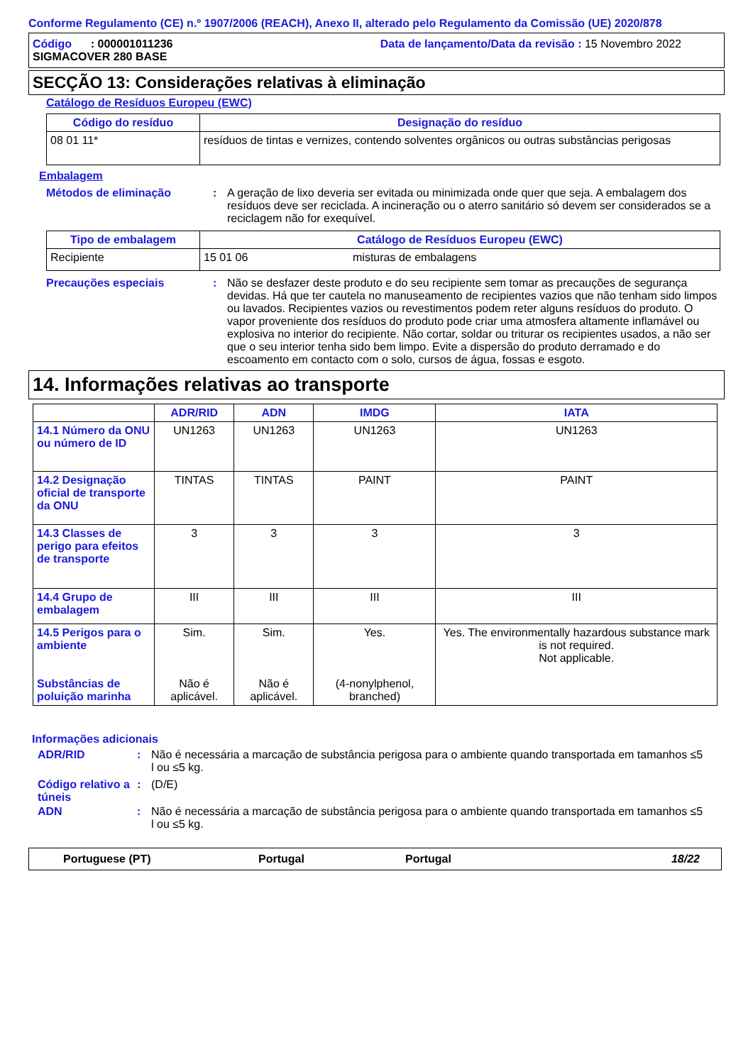Conforme Regulamento (CE) n.º 1907/2006 (REACH), Anexo II, alterado pelo Regulamento da Comissão (UE) 2020/878
Código : 000001011236
SIGMACOVER 280 BASE
Data de lançamento/Data da revisão : 15 Novembro 2022
SECÇÃO 13: Considerações relativas à eliminação
Catálogo de Resíduos Europeu (EWC)
| Código do resíduo | Designação do resíduo |
| --- | --- |
| 08 01 11* | resíduos de tintas e vernizes, contendo solventes orgânicos ou outras substâncias perigosas |
Embalagem
Métodos de eliminação : A geração de lixo deveria ser evitada ou minimizada onde quer que seja. A embalagem dos resíduos deve ser reciclada. A incineração ou o aterro sanitário só devem ser considerados se a reciclagem não for exequível.
| Tipo de embalagem | Catálogo de Resíduos Europeu (EWC) | |
| --- | --- | --- |
| Recipiente | 15 01 06 | misturas de embalagens |
Precauções especiais : Não se desfazer deste produto e do seu recipiente sem tomar as precauções de segurança devidas. Há que ter cautela no manuseamento de recipientes vazios que não tenham sido limpos ou lavados. Recipientes vazios ou revestimentos podem reter alguns resíduos do produto. O vapor proveniente dos resíduos do produto pode criar uma atmosfera altamente inflamável ou explosiva no interior do recipiente. Não cortar, soldar ou triturar os recipientes usados, a não ser que o seu interior tenha sido bem limpo. Evite a dispersão do produto derramado e do escoamento em contacto com o solo, cursos de água, fossas e esgoto.
14. Informações relativas ao transporte
| | ADR/RID | ADN | IMDG | IATA |
| --- | --- | --- | --- | --- |
| 14.1 Número da ONU ou número de ID | UN1263 | UN1263 | UN1263 | UN1263 |
| 14.2 Designação oficial de transporte da ONU | TINTAS | TINTAS | PAINT | PAINT |
| 14.3 Classes de perigo para efeitos de transporte | 3 | 3 | 3 | 3 |
| 14.4 Grupo de embalagem | III | III | III | III |
| 14.5 Perigos para o ambiente Substâncias de poluição marinha | Sim. Não é aplicável. | Sim. Não é aplicável. | Yes. (4-nonylphenol, branched) | Yes. The environmentally hazardous substance mark is not required. Not applicable. |
Informações adicionais
ADR/RID : Não é necessária a marcação de substância perigosa para o ambiente quando transportada em tamanhos ≤5 l ou ≤5 kg.
Código relativo a túneis
: (D/E)
ADN : Não é necessária a marcação de substância perigosa para o ambiente quando transportada em tamanhos ≤5 l ou ≤5 kg.
Portuguese (PT) Portugal Portugal 18/22